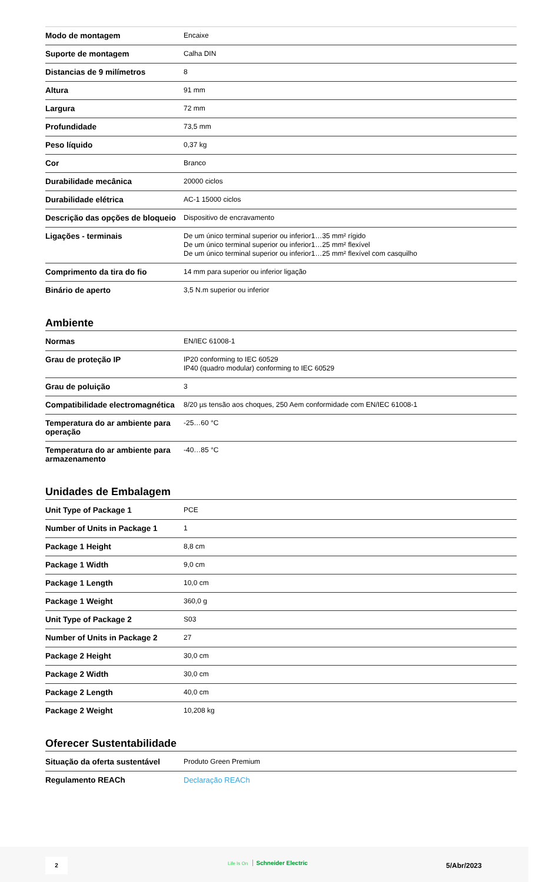| Modo de montagem | Encaixe |
| Suporte de montagem | Calha DIN |
| Distancias de 9 milímetros | 8 |
| Altura | 91 mm |
| Largura | 72 mm |
| Profundidade | 73,5 mm |
| Peso líquido | 0,37 kg |
| Cor | Branco |
| Durabilidade mecânica | 20000 ciclos |
| Durabilidade elétrica | AC-1 15000 ciclos |
| Descrição das opções de bloqueio | Dispositivo de encravamento |
| Ligações - terminais | De um único terminal superior ou inferior1…35 mm² rígido De um único terminal superior ou inferior1…25 mm² flexível De um único terminal superior ou inferior1…25 mm² flexível com casquilho |
| Comprimento da tira do fio | 14 mm para superior ou inferior ligação |
| Binário de aperto | 3,5 N.m superior ou inferior |
Ambiente
| Normas | EN/IEC 61008-1 |
| Grau de proteção IP | IP20 conforming to IEC 60529 IP40 (quadro modular) conforming to IEC 60529 |
| Grau de poluição | 3 |
| Compatibilidade electromagnética | 8/20 µs tensão aos choques, 250 Aem conformidade com EN/IEC 61008-1 |
| Temperatura do ar ambiente para operação | -25…60 °C |
| Temperatura do ar ambiente para armazenamento | -40…85 °C |
Unidades de Embalagem
| Unit Type of Package 1 | PCE |
| Number of Units in Package 1 | 1 |
| Package 1 Height | 8,8 cm |
| Package 1 Width | 9,0 cm |
| Package 1 Length | 10,0 cm |
| Package 1 Weight | 360,0 g |
| Unit Type of Package 2 | S03 |
| Number of Units in Package 2 | 27 |
| Package 2 Height | 30,0 cm |
| Package 2 Width | 30,0 cm |
| Package 2 Length | 40,0 cm |
| Package 2 Weight | 10,208 kg |
Oferecer Sustentabilidade
| Situação da oferta sustentável | Produto Green Premium |
| Regulamento REACh | Declaração REACh |
2 Life Is On Schneider Electric 5/Abr/2023